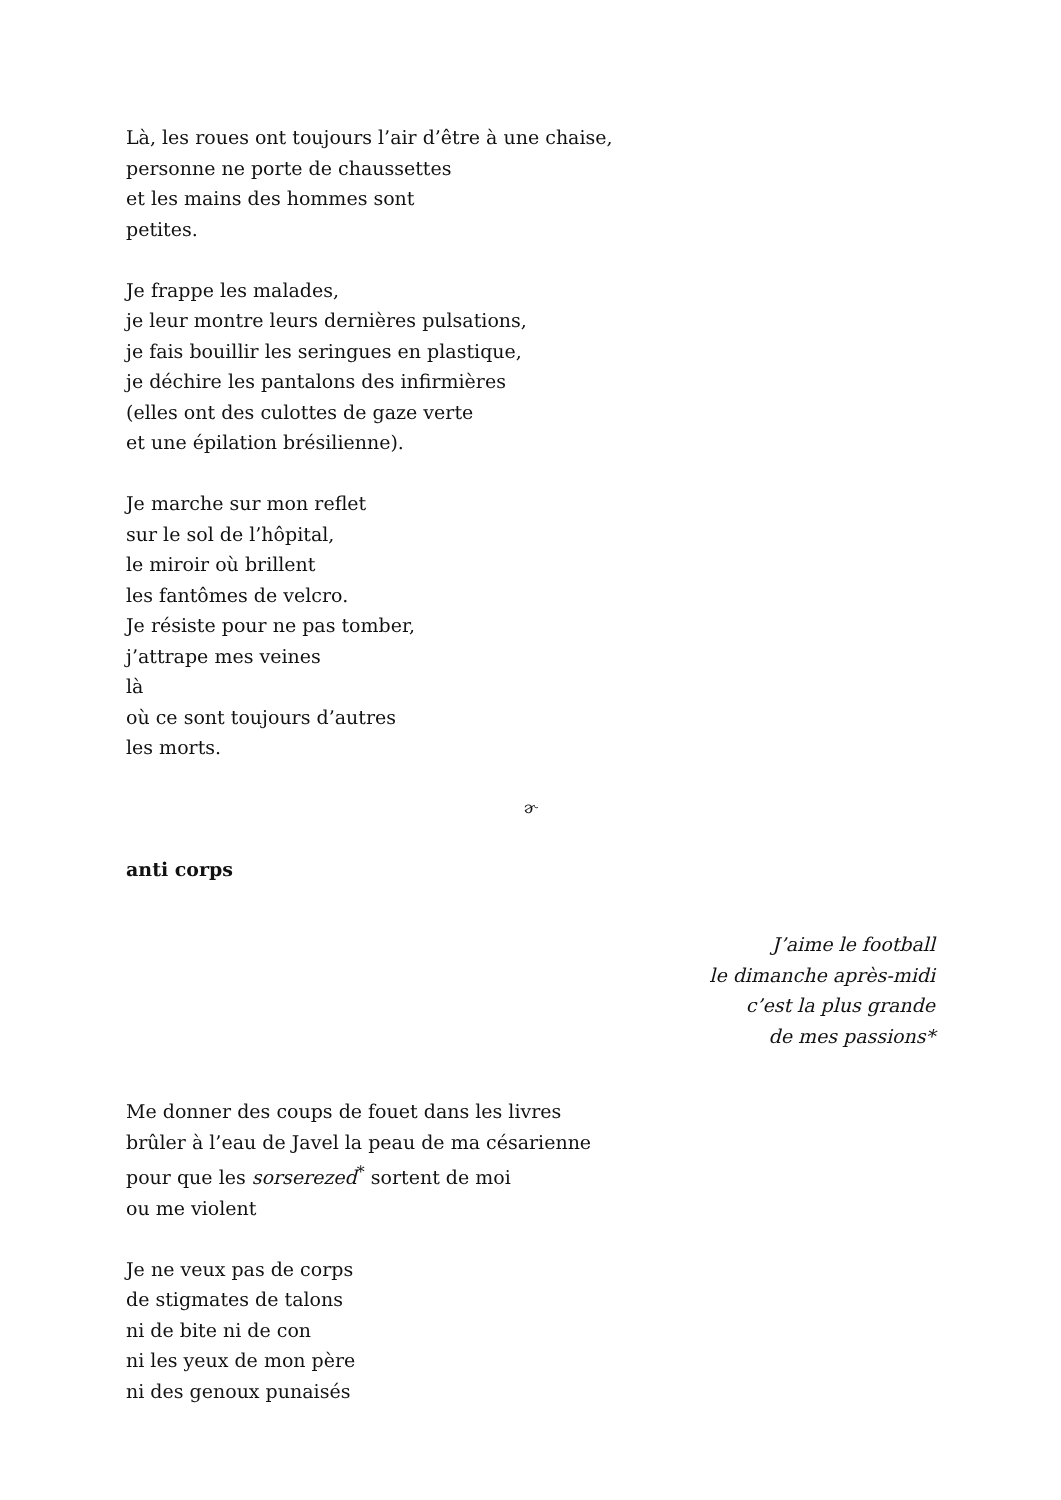Là, les roues ont toujours l’air d’être à une chaise,
personne ne porte de chaussettes
et les mains des hommes sont
petites.
Je frappe les malades,
je leur montre leurs dernières pulsations,
je fais bouillir les seringues en plastique,
je déchire les pantalons des infirmières
(elles ont des culottes de gaze verte
et une épilation brésilienne).
Je marche sur mon reflet
sur le sol de l’hôpital,
le miroir où brillent
les fantômes de velcro.
Je résiste pour ne pas tomber,
j’attrape mes veines
là
où ce sont toujours d’autres
les morts.
ɚ
anti corps
J’aime le football
le dimanche après-midi
c’est la plus grande
de mes passions*
Me donner des coups de fouet dans les livres
brûler à l’eau de Javel la peau de ma césarienne
pour que les sorserezed<sup>*</sup> sortent de moi
ou me violent
Je ne veux pas de corps
de stigmates de talons
ni de bite ni de con
ni les yeux de mon père
ni des genoux punaisés